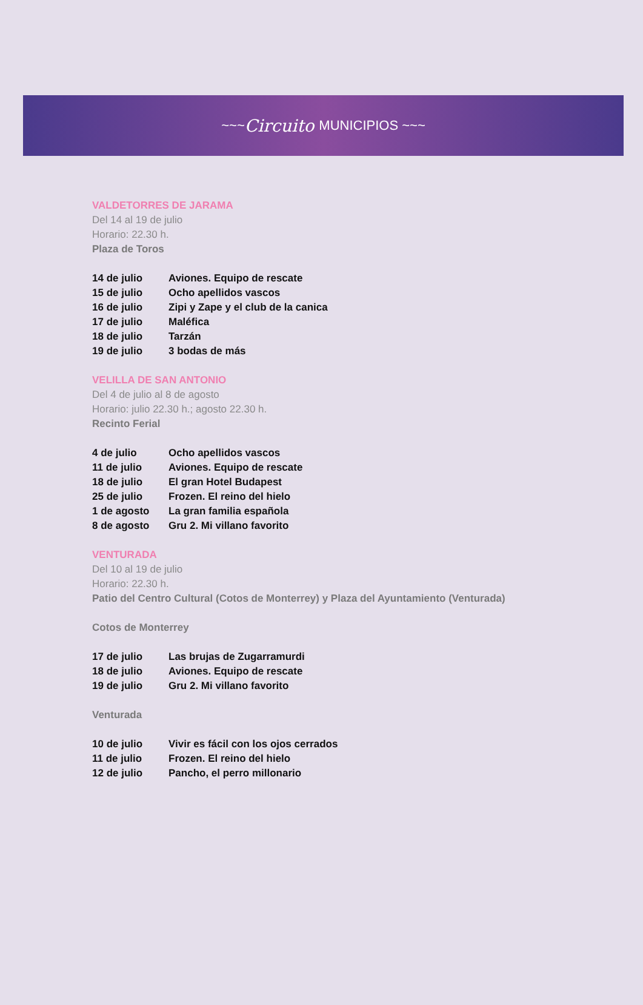~~~ Circuito MUNICIPIOS ~~~
VALDETORRES DE JARAMA
Del 14 al 19 de julio
Horario: 22.30 h.
Plaza de Toros
| 14 de julio | Aviones. Equipo de rescate |
| 15 de julio | Ocho apellidos vascos |
| 16 de julio | Zipi y Zape y el club de la canica |
| 17 de julio | Maléfica |
| 18 de julio | Tarzán |
| 19 de julio | 3 bodas de más |
VELILLA DE SAN ANTONIO
Del 4 de julio al 8 de agosto
Horario: julio 22.30 h.; agosto 22.30 h.
Recinto Ferial
| 4 de julio | Ocho apellidos vascos |
| 11 de julio | Aviones. Equipo de rescate |
| 18 de julio | El gran Hotel Budapest |
| 25 de julio | Frozen. El reino del hielo |
| 1 de agosto | La gran familia española |
| 8 de agosto | Gru 2. Mi villano favorito |
VENTURADA
Del 10 al 19 de julio
Horario: 22.30 h.
Patio del Centro Cultural (Cotos de Monterrey) y Plaza del Ayuntamiento (Venturada)
Cotos de Monterrey
| 17 de julio | Las brujas de Zugarramurdi |
| 18 de julio | Aviones. Equipo de rescate |
| 19 de julio | Gru 2. Mi villano favorito |
Venturada
| 10 de julio | Vivir es fácil con los ojos cerrados |
| 11 de julio | Frozen. El reino del hielo |
| 12 de julio | Pancho, el perro millonario |